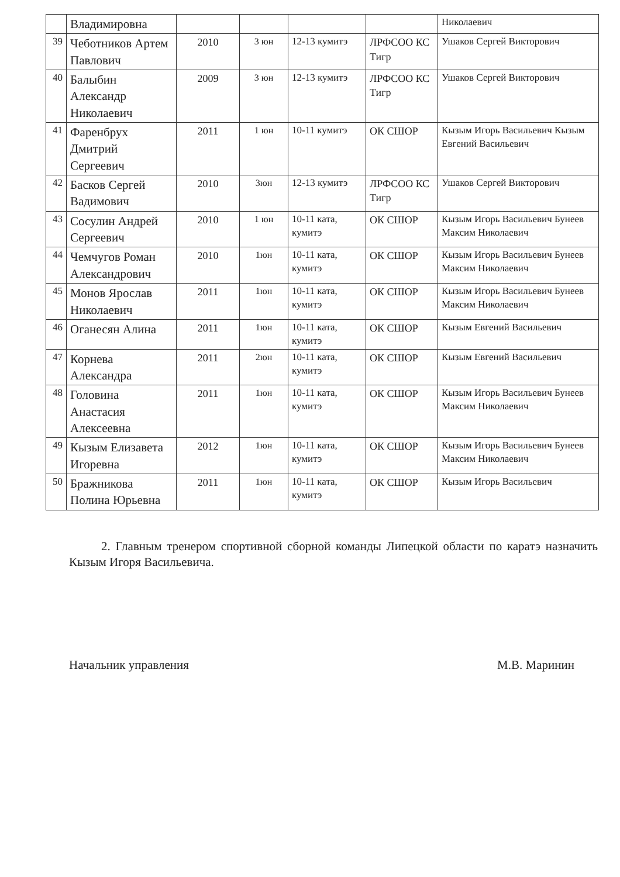| | Владимировна | | | | | Николаевич |
| 39 | Чеботников Артем Павлович | 2010 | 3 юн | 12-13 кумитэ | ЛРФСОО КС Тигр | Ушаков Сергей Викторович |
| 40 | Балыбин Александр Николаевич | 2009 | 3 юн | 12-13 кумитэ | ЛРФСОО КС Тигр | Ушаков Сергей Викторович |
| 41 | Фаренбрух Дмитрий Сергеевич | 2011 | 1 юн | 10-11 кумитэ | ОК СШОР | Кызым Игорь Васильевич Кызым Евгений Васильевич |
| 42 | Басков Сергей Вадимович | 2010 | 3юн | 12-13 кумитэ | ЛРФСОО КС Тигр | Ушаков Сергей Викторович |
| 43 | Сосулин Андрей Сергеевич | 2010 | 1 юн | 10-11 ката, кумитэ | ОК СШОР | Кызым Игорь Васильевич Бунеев Максим Николаевич |
| 44 | Чемчугов Роман Александрович | 2010 | 1юн | 10-11 ката, кумитэ | ОК СШОР | Кызым Игорь Васильевич Бунеев Максим Николаевич |
| 45 | Монов Ярослав Николаевич | 2011 | 1юн | 10-11 ката, кумитэ | ОК СШОР | Кызым Игорь Васильевич Бунеев Максим Николаевич |
| 46 | Оганесян Алина | 2011 | 1юн | 10-11 ката, кумитэ | ОК СШОР | Кызым Евгений Васильевич |
| 47 | Корнева Александра | 2011 | 2юн | 10-11 ката, кумитэ | ОК СШОР | Кызым Евгений Васильевич |
| 48 | Головина Анастасия Алексеевна | 2011 | 1юн | 10-11 ката, кумитэ | ОК СШОР | Кызым Игорь Васильевич Бунеев Максим Николаевич |
| 49 | Кызым Елизавета Игоревна | 2012 | 1юн | 10-11 ката, кумитэ | ОК СШОР | Кызым Игорь Васильевич Бунеев Максим Николаевич |
| 50 | Бражникова Полина Юрьевна | 2011 | 1юн | 10-11 ката, кумитэ | ОК СШОР | Кызым Игорь Васильевич |
2. Главным тренером спортивной сборной команды Липецкой области по каратэ назначить Кызым Игоря Васильевича.
Начальник управления М.В. Маринин